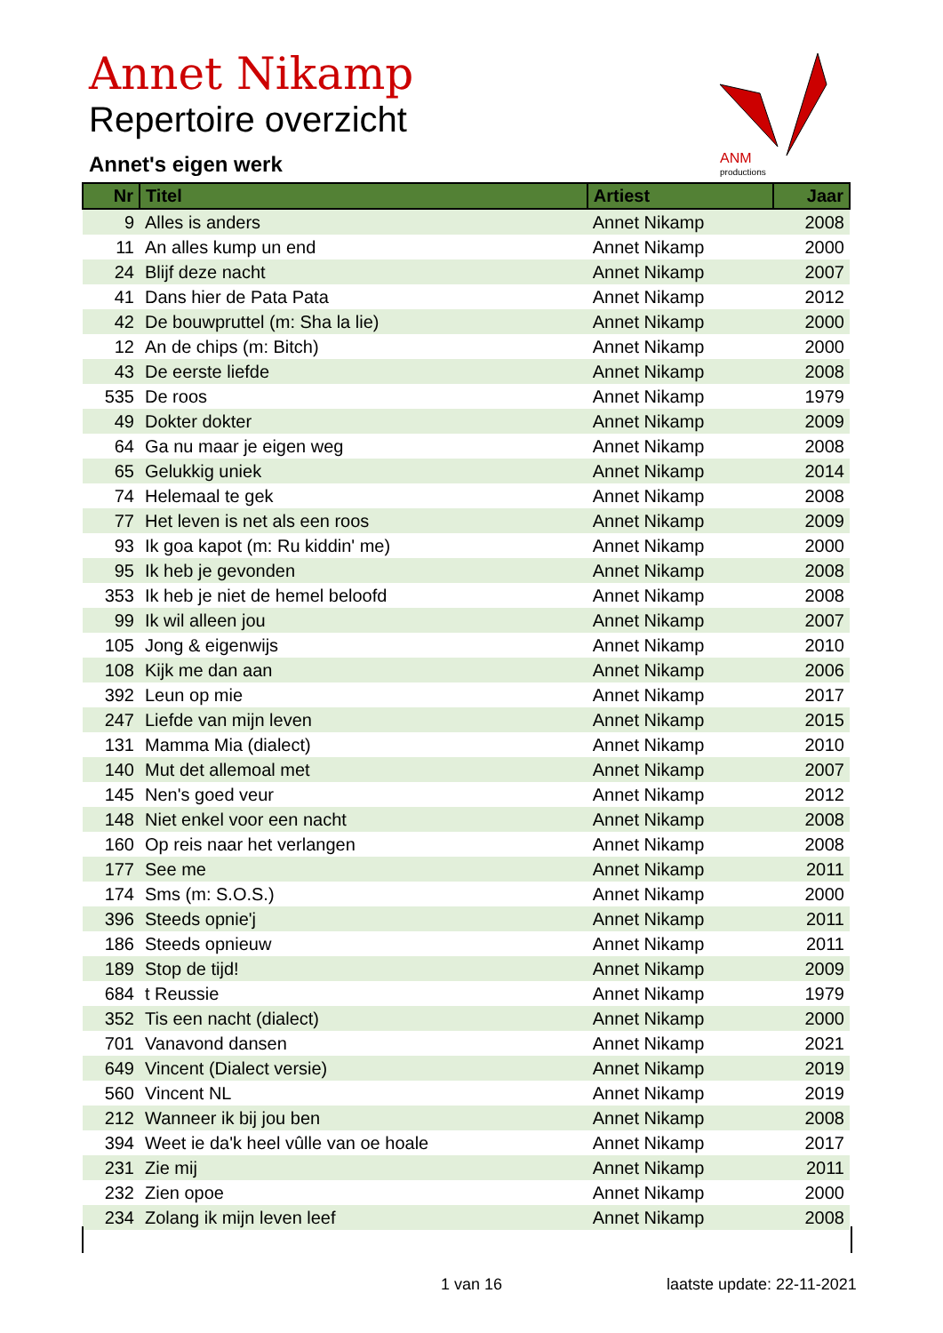Annet Nikamp
Repertoire overzicht
Annet's eigen werk
ANM
productions
| Nr | Titel | Artiest | Jaar |
| --- | --- | --- | --- |
| 9 | Alles is anders | Annet Nikamp | 2008 |
| 11 | An alles kump un end | Annet Nikamp | 2000 |
| 24 | Blijf deze nacht | Annet Nikamp | 2007 |
| 41 | Dans hier de Pata Pata | Annet Nikamp | 2012 |
| 42 | De bouwpruttel (m: Sha la lie) | Annet Nikamp | 2000 |
| 12 | An de chips (m: Bitch) | Annet Nikamp | 2000 |
| 43 | De eerste liefde | Annet Nikamp | 2008 |
| 535 | De roos | Annet Nikamp | 1979 |
| 49 | Dokter dokter | Annet Nikamp | 2009 |
| 64 | Ga nu maar je eigen weg | Annet Nikamp | 2008 |
| 65 | Gelukkig uniek | Annet Nikamp | 2014 |
| 74 | Helemaal te gek | Annet Nikamp | 2008 |
| 77 | Het leven is net als een roos | Annet Nikamp | 2009 |
| 93 | Ik goa kapot (m: Ru kiddin' me) | Annet Nikamp | 2000 |
| 95 | Ik heb je gevonden | Annet Nikamp | 2008 |
| 353 | Ik heb je niet de hemel beloofd | Annet Nikamp | 2008 |
| 99 | Ik wil alleen jou | Annet Nikamp | 2007 |
| 105 | Jong & eigenwijs | Annet Nikamp | 2010 |
| 108 | Kijk me dan aan | Annet Nikamp | 2006 |
| 392 | Leun op mie | Annet Nikamp | 2017 |
| 247 | Liefde van mijn leven | Annet Nikamp | 2015 |
| 131 | Mamma Mia (dialect) | Annet Nikamp | 2010 |
| 140 | Mut det allemoal met | Annet Nikamp | 2007 |
| 145 | Nen's goed veur | Annet Nikamp | 2012 |
| 148 | Niet enkel voor een nacht | Annet Nikamp | 2008 |
| 160 | Op reis naar het verlangen | Annet Nikamp | 2008 |
| 177 | See me | Annet Nikamp | 2011 |
| 174 | Sms (m: S.O.S.) | Annet Nikamp | 2000 |
| 396 | Steeds opnie'j | Annet Nikamp | 2011 |
| 186 | Steeds opnieuw | Annet Nikamp | 2011 |
| 189 | Stop de tijd! | Annet Nikamp | 2009 |
| 684 | t Reussie | Annet Nikamp | 1979 |
| 352 | Tis een nacht (dialect) | Annet Nikamp | 2000 |
| 701 | Vanavond dansen | Annet Nikamp | 2021 |
| 649 | Vincent (Dialect versie) | Annet Nikamp | 2019 |
| 560 | Vincent NL | Annet Nikamp | 2019 |
| 212 | Wanneer ik bij jou ben | Annet Nikamp | 2008 |
| 394 | Weet ie da'k heel vûlle van oe hoale | Annet Nikamp | 2017 |
| 231 | Zie mij | Annet Nikamp | 2011 |
| 232 | Zien opoe | Annet Nikamp | 2000 |
| 234 | Zolang ik mijn leven leef | Annet Nikamp | 2008 |
1 van 16 laatste update: 22-11-2021